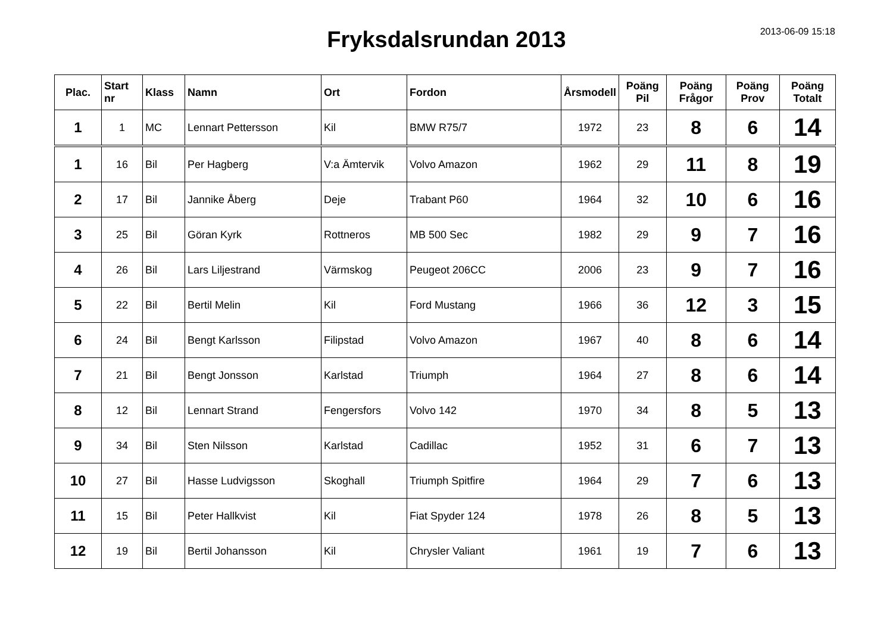Fryksdalsrundan 2013
2013-06-09 15:18
| Plac. | Start nr | Klass | Namn | Ort | Fordon | Årsmodell | Poäng Pil | Poäng Frågor | Poäng Prov | Poäng Totalt |
| --- | --- | --- | --- | --- | --- | --- | --- | --- | --- | --- |
| 1 | 1 | MC | Lennart Pettersson | Kil | BMW R75/7 | 1972 | 23 | 8 | 6 | 14 |
| 1 | 16 | Bil | Per Hagberg | V:a Ämtervik | Volvo Amazon | 1962 | 29 | 11 | 8 | 19 |
| 2 | 17 | Bil | Jannike Åberg | Deje | Trabant P60 | 1964 | 32 | 10 | 6 | 16 |
| 3 | 25 | Bil | Göran Kyrk | Rottneros | MB 500 Sec | 1982 | 29 | 9 | 7 | 16 |
| 4 | 26 | Bil | Lars Liljestrand | Värmskog | Peugeot 206CC | 2006 | 23 | 9 | 7 | 16 |
| 5 | 22 | Bil | Bertil Melin | Kil | Ford Mustang | 1966 | 36 | 12 | 3 | 15 |
| 6 | 24 | Bil | Bengt Karlsson | Filipstad | Volvo Amazon | 1967 | 40 | 8 | 6 | 14 |
| 7 | 21 | Bil | Bengt Jonsson | Karlstad | Triumph | 1964 | 27 | 8 | 6 | 14 |
| 8 | 12 | Bil | Lennart Strand | Fengersfors | Volvo 142 | 1970 | 34 | 8 | 5 | 13 |
| 9 | 34 | Bil | Sten Nilsson | Karlstad | Cadillac | 1952 | 31 | 6 | 7 | 13 |
| 10 | 27 | Bil | Hasse Ludvigsson | Skoghall | Triumph Spitfire | 1964 | 29 | 7 | 6 | 13 |
| 11 | 15 | Bil | Peter Hallkvist | Kil | Fiat Spyder 124 | 1978 | 26 | 8 | 5 | 13 |
| 12 | 19 | Bil | Bertil Johansson | Kil | Chrysler Valiant | 1961 | 19 | 7 | 6 | 13 |